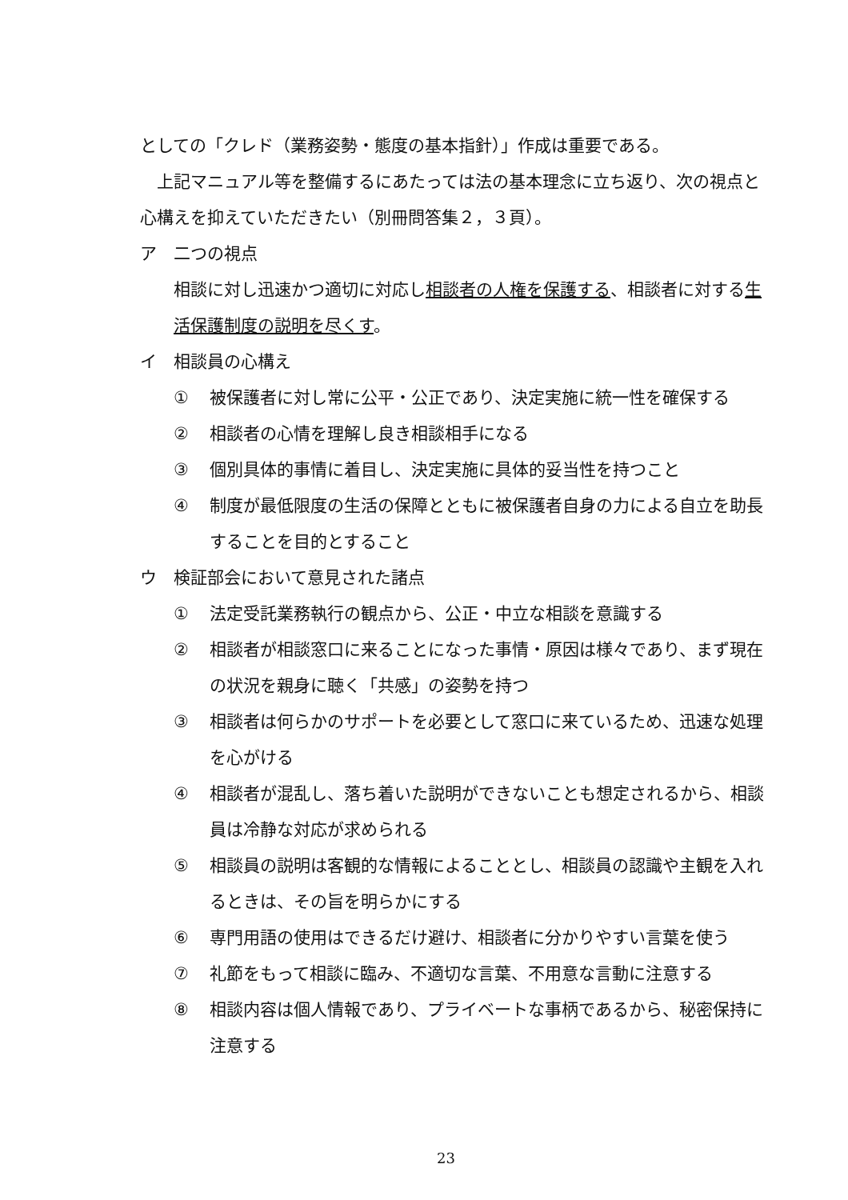としての「クレド（業務姿勢・態度の基本指針）」作成は重要である。
上記マニュアル等を整備するにあたっては法の基本理念に立ち返り、次の視点と心構えを抑えていただきたい（別冊問答集２，３頁）。
ア 二つの視点
相談に対し迅速かつ適切に対応し相談者の人権を保護する、相談者に対する生活保護制度の説明を尽くす。
イ 相談員の心構え
① 被保護者に対し常に公平・公正であり、決定実施に統一性を確保する
② 相談者の心情を理解し良き相談相手になる
③ 個別具体的事情に着目し、決定実施に具体的妥当性を持つこと
④ 制度が最低限度の生活の保障とともに被保護者自身の力による自立を助長することを目的とすること
ウ 検証部会において意見された諸点
① 法定受託業務執行の観点から、公正・中立な相談を意識する
② 相談者が相談窓口に来ることになった事情・原因は様々であり、まず現在の状況を親身に聴く「共感」の姿勢を持つ
③ 相談者は何らかのサポートを必要として窓口に来ているため、迅速な処理を心がける
④ 相談者が混乱し、落ち着いた説明ができないことも想定されるから、相談員は冷静な対応が求められる
⑤ 相談員の説明は客観的な情報によることとし、相談員の認識や主観を入れるときは、その旨を明らかにする
⑥ 専門用語の使用はできるだけ避け、相談者に分かりやすい言葉を使う
⑦ 礼節をもって相談に臨み、不適切な言葉、不用意な言動に注意する
⑧ 相談内容は個人情報であり、プライベートな事柄であるから、秘密保持に注意する
23